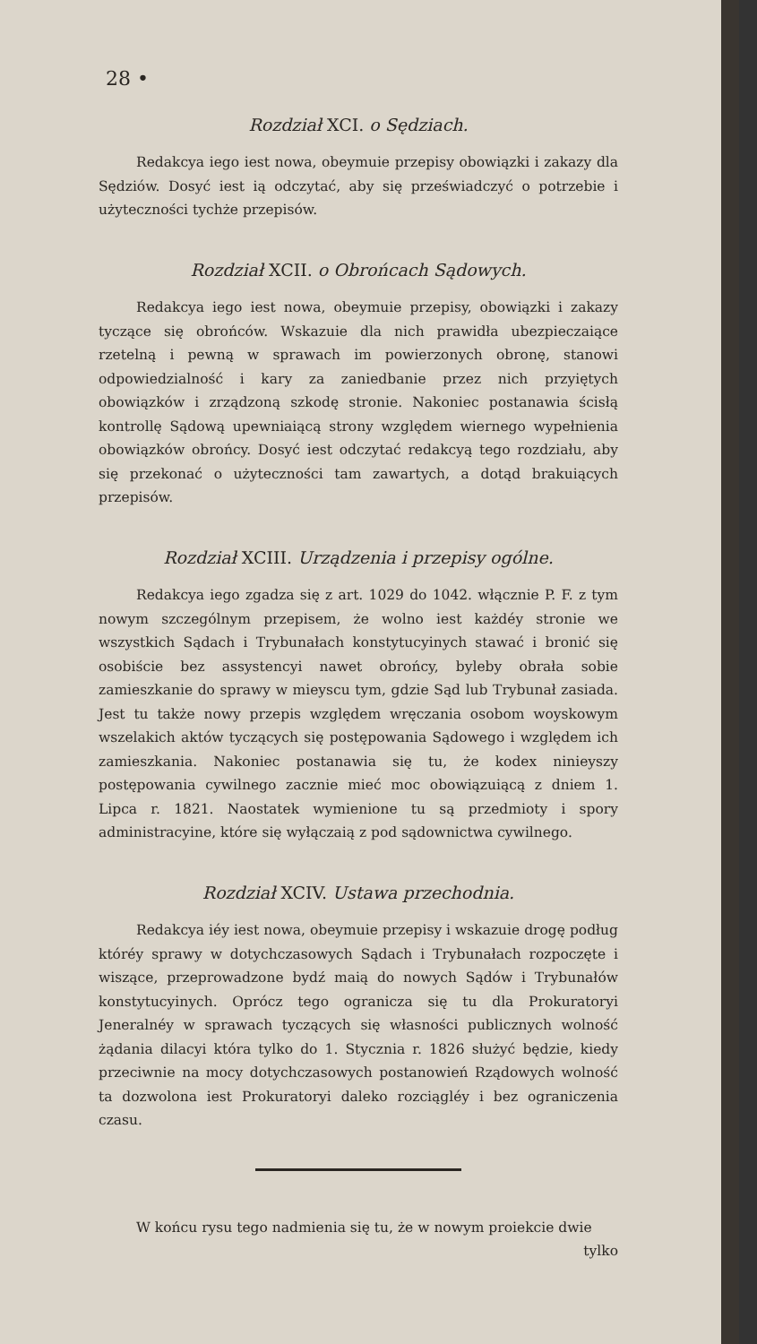28 •
Rozdział XCI. o Sędziach.
Redakcya iego iest nowa, obeymuie przepisy obowiązki i zakazy dla Sędziów. Dosyć iest ią odczytać, aby się przeświadczyć o potrzebie i użyteczności tychże przepisów.
Rozdział XCII. o Obrońcach Sądowych.
Redakcya iego iest nowa, obeymuie przepisy, obowiązki i zakazy tyczące się obrońców. Wskazuie dla nich prawidła ubezpieczaiące rzetelną i pewną w sprawach im powierzonych obronę, stanowi odpowiedzialność i kary za zaniedbanie przez nich przyiętych obowiązków i zrządzoną szkodę stronie. Nakoniec postanawia ścisłą kontrollę Sądową upewniaiącą strony względem wiernego wypełnienia obowiązków obrońcy. Dosyć iest odczytać redakcyą tego rozdziału, aby się przekonać o użyteczności tam zawartych, a dotąd brakuiących przepisów.
Rozdział XCIII. Urządzenia i przepisy ogólne.
Redakcya iego zgadza się z art. 1029 do 1042. włącznie P. F. z tym nowym szczególnym przepisem, że wolno iest każdéy stronie we wszystkich Sądach i Trybunałach konstytucyinych stawać i bronić się osobiście bez assystencyi nawet obrońcy, byleby obrała sobie zamieszkanie do sprawy w mieyscu tym, gdzie Sąd lub Trybunał zasiada. Jest tu także nowy przepis względem wręczania osobom woyskowym wszelakich aktów tyczących się postępowania Sądowego i względem ich zamieszkania. Nakoniec postanawia się tu, że kodex ninieyszy postępowania cywilnego zacznie mieć moc obowiązuiącą z dniem 1. Lipca r. 1821. Naostatek wymienione tu są przedmioty i spory administracyine, które się wyłączaią z pod sądownictwa cywilnego.
Rozdział XCIV. Ustawa przechodnia.
Redakcya iéy iest nowa, obeymuie przepisy i wskazuie drogę podług któréy sprawy w dotychczasowych Sądach i Trybunałach rozpoczęte i wiszące, przeprowadzone bydź maią do nowych Sądów i Trybunałów konstytucyinych. Oprócz tego ogranicza się tu dla Prokuratoryi Jeneralnéy w sprawach tyczących się własności publicznych wolność żądania dilacyi która tylko do 1. Stycznia r. 1826 służyć będzie, kiedy przeciwnie na mocy dotychczasowych postanowień Rządowych wolność ta dozwolona iest Prokuratoryi daleko rozciągléy i bez ograniczenia czasu.
W końcu rysu tego nadmienia się tu, że w nowym proiekcie dwie
tylko